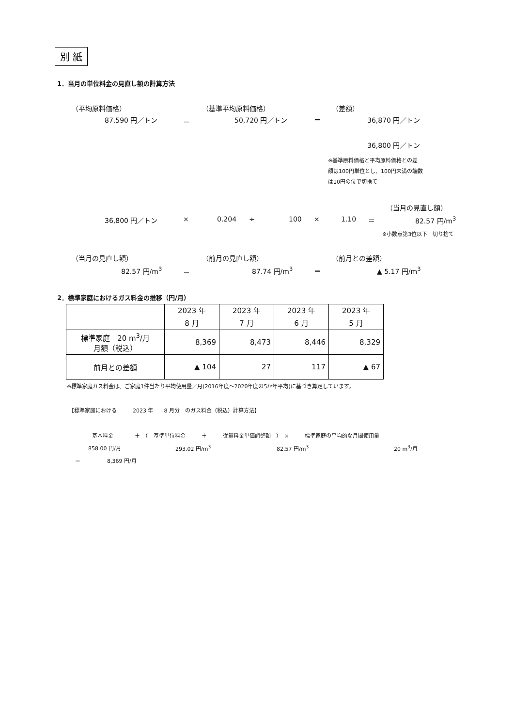別 紙
1．当月の単位料金の見直し額の計算方法
（平均原料価格） （基準平均原料価格） （差額）
87,590 円／トン － 50,720 円／トン ＝ 36,870 円／トン
36,800 円／トン
※基準原料価格と平均原料価格との差
額は100円単位とし、100円未満の端数
は10円の位で切捨て
（当月の見直し額）
36,800 円／トン × 0.204 ÷ 100 × 1.10 ＝ 82.57 円/m<sup>3</sup>
※小数点第3位以下　切り捨て
（当月の見直し額） （前月の見直し額） （前月との差額）
82.57 円/m<sup>3</sup> － 87.74 円/m<sup>3</sup> ＝ ▲ 5.17 円/m<sup>3</sup>
2．標準家庭におけるガス料金の推移（円/月）
| | 2023 年 8 月 | 2023 年 7 月 | 2023 年 6 月 | 2023 年 5 月 |
| 標準家庭 20 m<sup>3</sup>/月 月額（税込） | 8,369 | 8,473 | 8,446 | 8,329 |
| 前月との差額 | ▲ 104 | 27 | 117 | ▲ 67 |
※標準家庭ガス料金は、ご家庭1件当たり平均使用量／月(2016年度～2020年度の5か年平均)に基づき算定しています。
【標準家庭における　　　2023 年　　8 月分　のガス料金（税込）計算方法】
基本料金　　　　＋　（　基準単位料金　　　＋　　　従量料金単価調整額　）　×　　　標準家庭の平均的な月間使用量
858.00 円/月 293.02 円/m<sup>3</sup> 82.57 円/m<sup>3</sup> 20 m<sup>3</sup>/月
＝　　　　　8,369 円/月